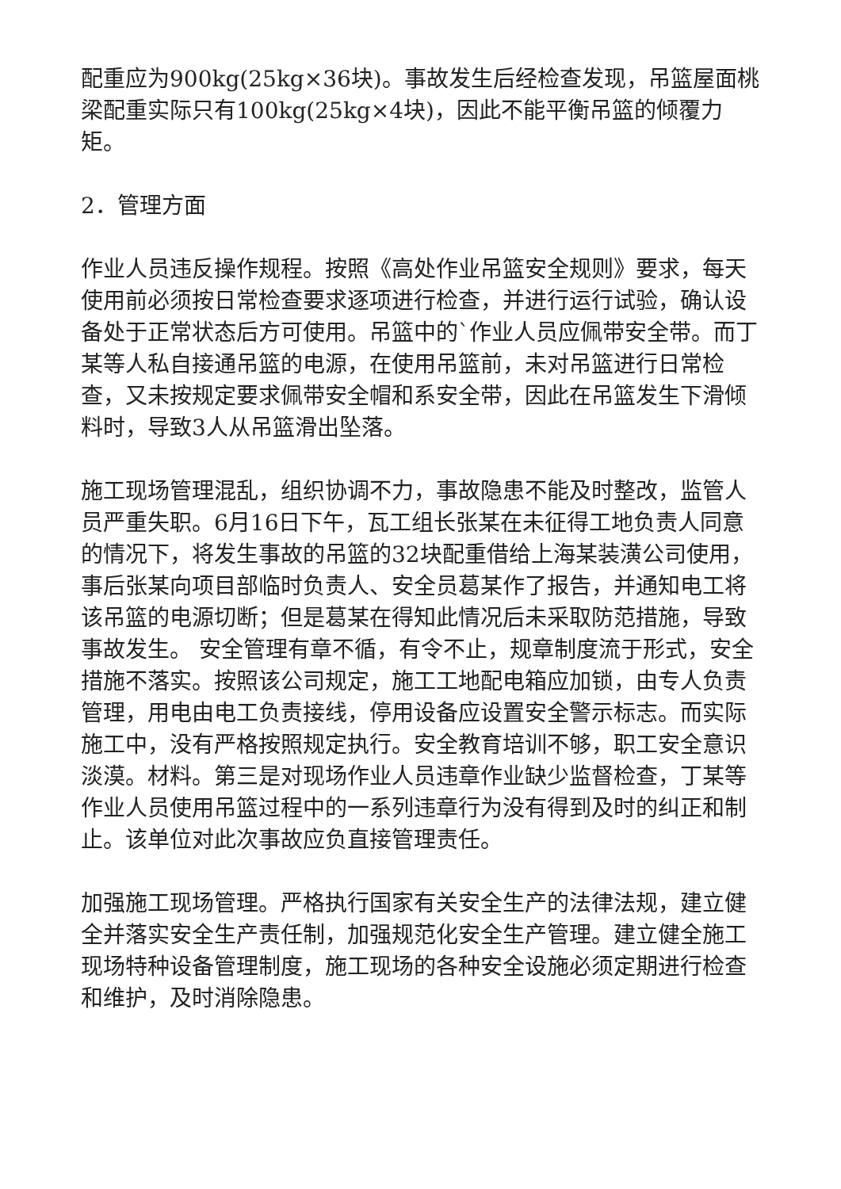配重应为900kg(25kg×36块)。事故发生后经检查发现，吊篮屋面桃梁配重实际只有100kg(25kg×4块)，因此不能平衡吊篮的倾覆力矩。
2．管理方面
作业人员违反操作规程。按照《高处作业吊篮安全规则》要求，每天使用前必须按日常检查要求逐项进行检查，并进行运行试验，确认设备处于正常状态后方可使用。吊篮中的`作业人员应佩带安全带。而丁某等人私自接通吊篮的电源，在使用吊篮前，未对吊篮进行日常检查，又未按规定要求佩带安全帽和系安全带，因此在吊篮发生下滑倾料时，导致3人从吊篮滑出坠落。
施工现场管理混乱，组织协调不力，事故隐患不能及时整改，监管人员严重失职。6月16日下午，瓦工组长张某在未征得工地负责人同意的情况下，将发生事故的吊篮的32块配重借给上海某装潢公司使用，事后张某向项目部临时负责人、安全员葛某作了报告，并通知电工将该吊篮的电源切断；但是葛某在得知此情况后未采取防范措施，导致事故发生。 安全管理有章不循，有令不止，规章制度流于形式，安全措施不落实。按照该公司规定，施工工地配电箱应加锁，由专人负责管理，用电由电工负责接线，停用设备应设置安全警示标志。而实际施工中，没有严格按照规定执行。安全教育培训不够，职工安全意识淡漠。材料。第三是对现场作业人员违章作业缺少监督检查，丁某等作业人员使用吊篮过程中的一系列违章行为没有得到及时的纠正和制止。该单位对此次事故应负直接管理责任。
加强施工现场管理。严格执行国家有关安全生产的法律法规，建立健全并落实安全生产责任制，加强规范化安全生产管理。建立健全施工现场特种设备管理制度，施工现场的各种安全设施必须定期进行检查和维护，及时消除隐患。